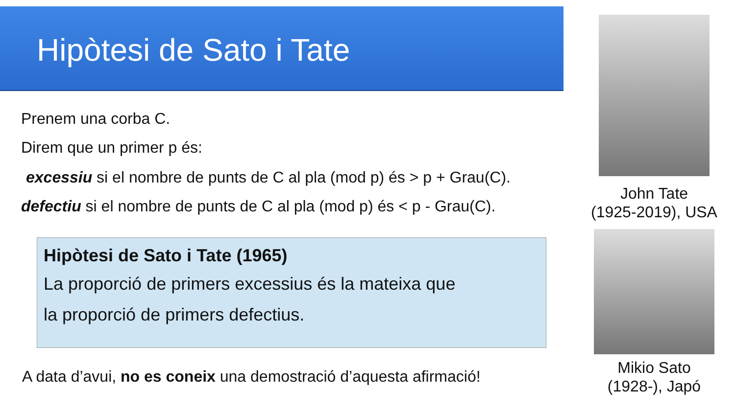Hipòtesi de Sato i Tate
Prenem una corba C.
Direm que un primer p és:
excessiu si el nombre de punts de C al pla (mod p) és > p + Grau(C).
defectiu si el nombre de punts de C al pla (mod p) és < p - Grau(C).
Hipòtesi de Sato i Tate (1965)
La proporció de primers excessius és la mateixa que
la proporció de primers defectius.
A data d’avui, no es coneix una demostració d’aquesta afirmació!
John Tate
(1925-2019), USA
Mikio Sato
(1928-), Japó